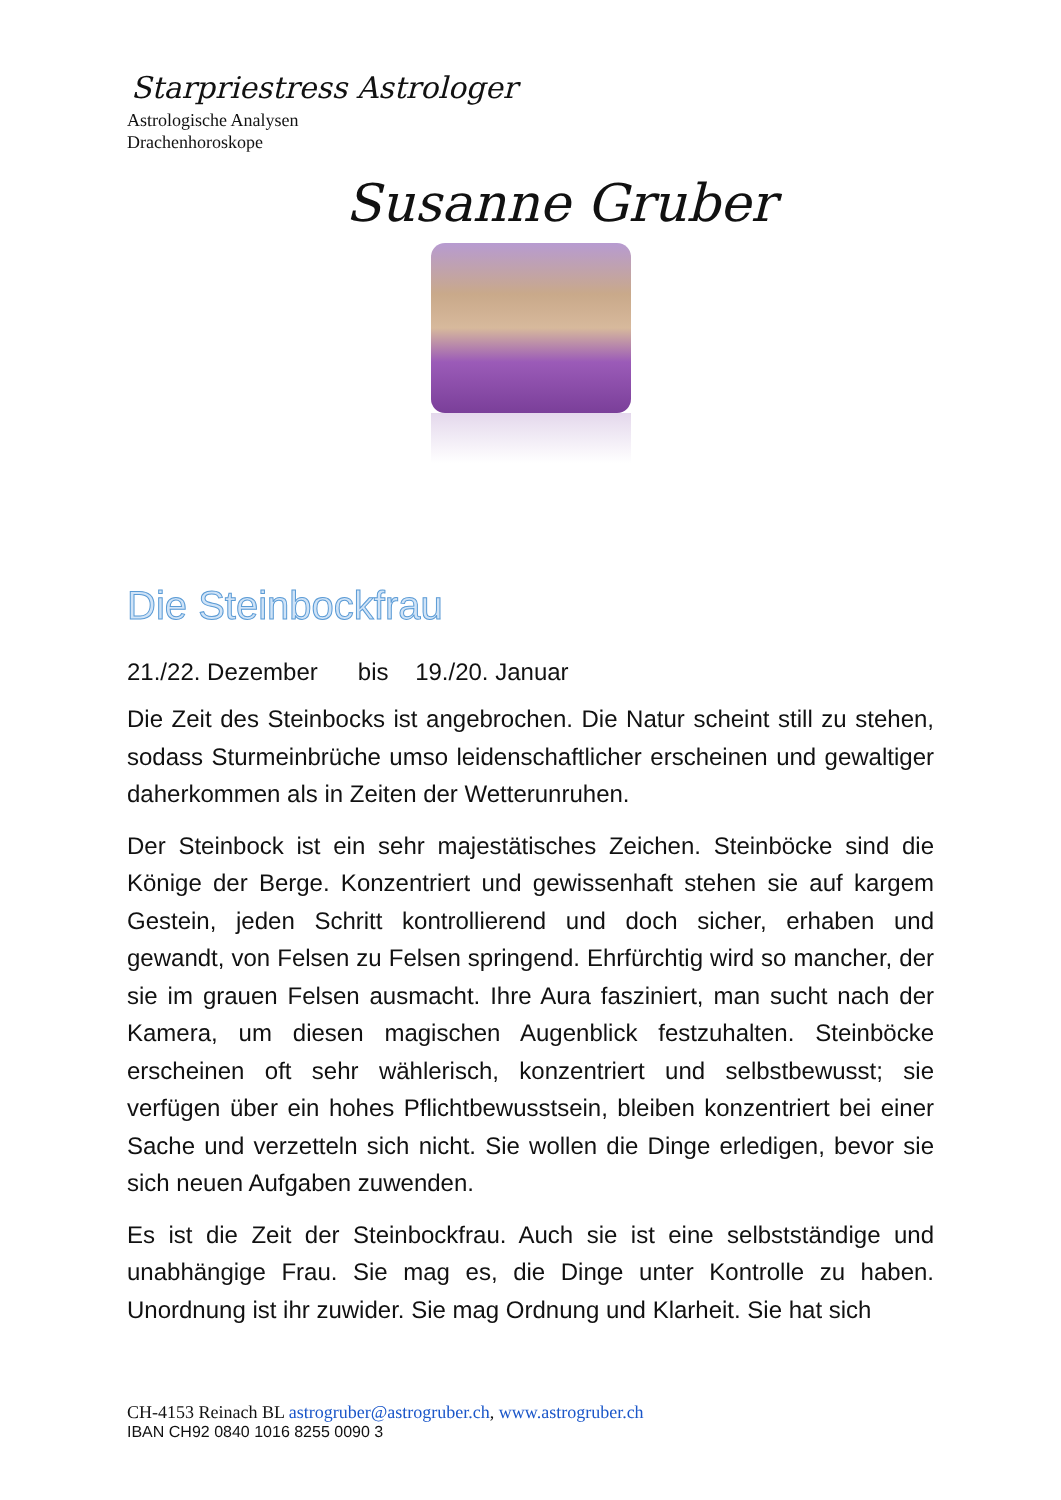Starpriestress Astrologer
Astrologische Analysen
Drachenhoroskope
Susanne Gruber
Die Steinbockfrau
21./22. Dezember bis 19./20. Januar
Die Zeit des Steinbocks ist angebrochen. Die Natur scheint still zu stehen, sodass Sturmeinbrüche umso leidenschaftlicher erscheinen und gewaltiger daherkommen als in Zeiten der Wetterunruhen.
Der Steinbock ist ein sehr majestätisches Zeichen. Steinböcke sind die Könige der Berge. Konzentriert und gewissenhaft stehen sie auf kargem Gestein, jeden Schritt kontrollierend und doch sicher, erhaben und gewandt, von Felsen zu Felsen springend. Ehrfürchtig wird so mancher, der sie im grauen Felsen ausmacht. Ihre Aura fasziniert, man sucht nach der Kamera, um diesen magischen Augenblick festzuhalten. Steinböcke erscheinen oft sehr wählerisch, konzentriert und selbstbewusst; sie verfügen über ein hohes Pflichtbewusstsein, bleiben konzentriert bei einer Sache und verzetteln sich nicht. Sie wollen die Dinge erledigen, bevor sie sich neuen Aufgaben zuwenden.
Es ist die Zeit der Steinbockfrau. Auch sie ist eine selbstständige und unabhängige Frau. Sie mag es, die Dinge unter Kontrolle zu haben. Unordnung ist ihr zuwider. Sie mag Ordnung und Klarheit. Sie hat sich
CH-4153 Reinach BL astrogruber@astrogruber.ch, www.astrogruber.ch
IBAN CH92 0840 1016 8255 0090 3